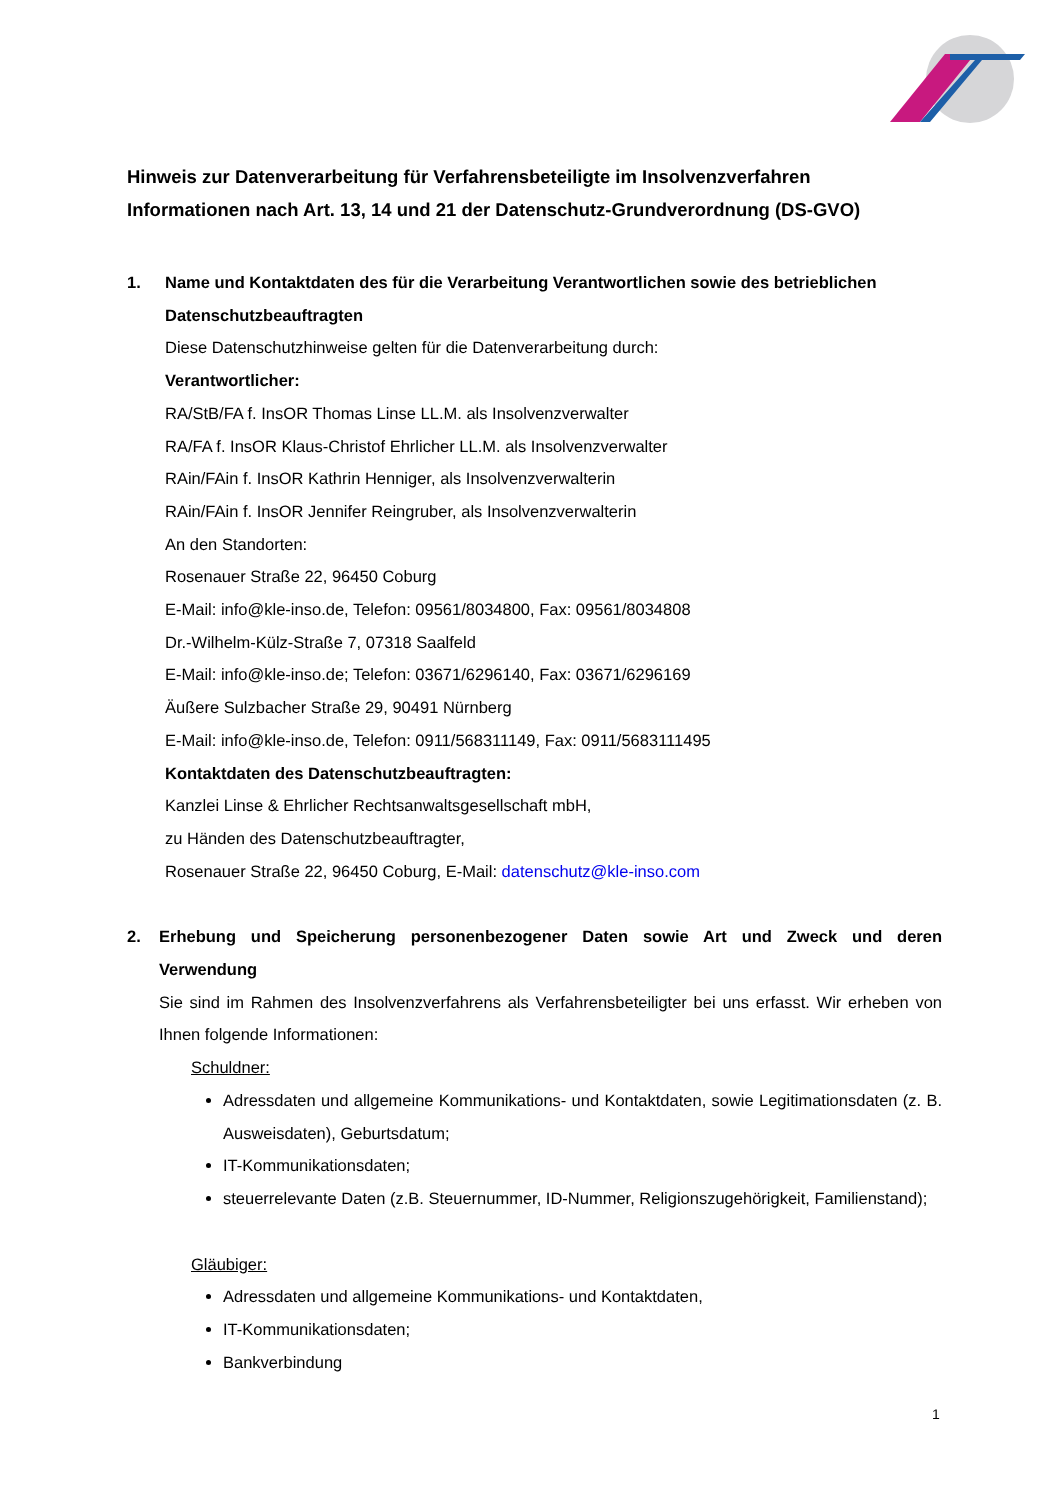Hinweis zur Datenverarbeitung für Verfahrensbeteiligte im Insolvenzverfahren
Informationen nach Art. 13, 14 und 21 der Datenschutz-Grundverordnung (DS-GVO)
1. Name und Kontaktdaten des für die Verarbeitung Verantwortlichen sowie des betrieblichen Datenschutzbeauftragten
Diese Datenschutzhinweise gelten für die Datenverarbeitung durch:
Verantwortlicher:
RA/StB/FA f. InsOR Thomas Linse LL.M. als Insolvenzverwalter
RA/FA f. InsOR Klaus-Christof Ehrlicher LL.M. als Insolvenzverwalter
RAin/FAin f. InsOR Kathrin Henniger, als Insolvenzverwalterin
RAin/FAin f. InsOR Jennifer Reingruber, als Insolvenzverwalterin
An den Standorten:
Rosenauer Straße 22, 96450 Coburg
E-Mail: info@kle-inso.de, Telefon: 09561/8034800, Fax: 09561/8034808
Dr.-Wilhelm-Külz-Straße 7, 07318 Saalfeld
E-Mail: info@kle-inso.de; Telefon: 03671/6296140, Fax: 03671/6296169
Äußere Sulzbacher Straße 29, 90491 Nürnberg
E-Mail: info@kle-inso.de, Telefon: 0911/568311149, Fax: 0911/5683111495
Kontaktdaten des Datenschutzbeauftragten:
Kanzlei Linse & Ehrlicher Rechtsanwaltsgesellschaft mbH,
zu Händen des Datenschutzbeauftragter,
Rosenauer Straße 22, 96450 Coburg, E-Mail: datenschutz@kle-inso.com
2. Erhebung und Speicherung personenbezogener Daten sowie Art und Zweck und deren Verwendung
Sie sind im Rahmen des Insolvenzverfahrens als Verfahrensbeteiligter bei uns erfasst. Wir erheben von Ihnen folgende Informationen:
Schuldner:
Adressdaten und allgemeine Kommunikations- und Kontaktdaten, sowie Legitimationsdaten (z. B. Ausweisdaten), Geburtsdatum;
IT-Kommunikationsdaten;
steuerrelevante Daten (z.B. Steuernummer, ID-Nummer, Religionszugehörigkeit, Familienstand);
Gläubiger:
Adressdaten und allgemeine Kommunikations- und Kontaktdaten,
IT-Kommunikationsdaten;
Bankverbindung
1